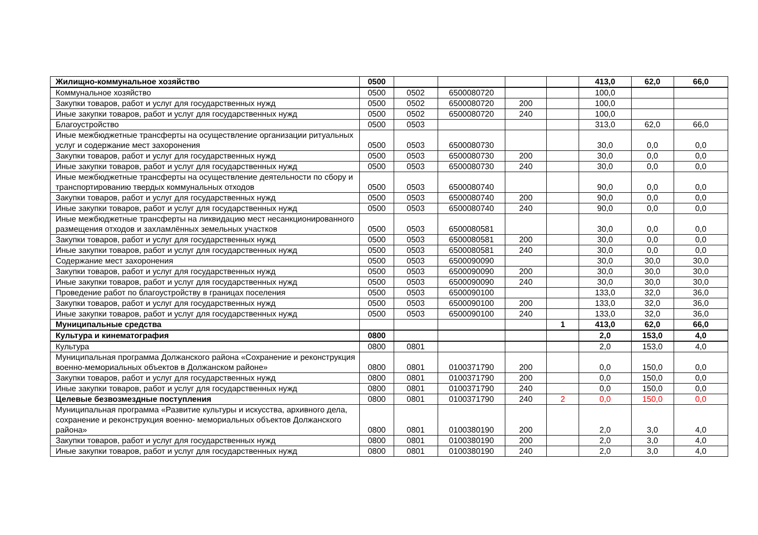| Жилищно-коммунальное хозяйство | 0500 | | | | | 413,0 | 62,0 | 66,0 |
| Коммунальное хозяйство | 0500 | 0502 | 6500080720 | | | 100,0 | | |
| Закупки товаров, работ и услуг для государственных нужд | 0500 | 0502 | 6500080720 | 200 | | 100,0 | | |
| Иные закупки товаров, работ и услуг для государственных нужд | 0500 | 0502 | 6500080720 | 240 | | 100,0 | | |
| Благоустройство | 0500 | 0503 | | | | 313,0 | 62,0 | 66,0 |
| Иные межбюджетные трансферты на осуществление организации ритуальных услуг и содержание мест захоронения | 0500 | 0503 | 6500080730 | | | 30,0 | 0,0 | 0,0 |
| Закупки товаров, работ и услуг для государственных нужд | 0500 | 0503 | 6500080730 | 200 | | 30,0 | 0,0 | 0,0 |
| Иные закупки товаров, работ и услуг для государственных нужд | 0500 | 0503 | 6500080730 | 240 | | 30,0 | 0,0 | 0,0 |
| Иные межбюджетные трансферты на осуществление деятельности по сбору и транспортированию твердых коммунальных отходов | 0500 | 0503 | 6500080740 | | | 90,0 | 0,0 | 0,0 |
| Закупки товаров, работ и услуг для государственных нужд | 0500 | 0503 | 6500080740 | 200 | | 90,0 | 0,0 | 0,0 |
| Иные закупки товаров, работ и услуг для государственных нужд | 0500 | 0503 | 6500080740 | 240 | | 90,0 | 0,0 | 0,0 |
| Иные межбюджетные трансферты на ликвидацию мест несанкционированного размещения отходов и захламлённых земельных участков | 0500 | 0503 | 6500080581 | | | 30,0 | 0,0 | 0,0 |
| Закупки товаров, работ и услуг для государственных нужд | 0500 | 0503 | 6500080581 | 200 | | 30,0 | 0,0 | 0,0 |
| Иные закупки товаров, работ и услуг для государственных нужд | 0500 | 0503 | 6500080581 | 240 | | 30,0 | 0,0 | 0,0 |
| Содержание мест захоронения | 0500 | 0503 | 6500090090 | | | 30,0 | 30,0 | 30,0 |
| Закупки товаров, работ и услуг для государственных нужд | 0500 | 0503 | 6500090090 | 200 | | 30,0 | 30,0 | 30,0 |
| Иные закупки товаров, работ и услуг для государственных нужд | 0500 | 0503 | 6500090090 | 240 | | 30,0 | 30,0 | 30,0 |
| Проведение работ по благоустройству в границах поселения | 0500 | 0503 | 6500090100 | | | 133,0 | 32,0 | 36,0 |
| Закупки товаров, работ и услуг для государственных нужд | 0500 | 0503 | 6500090100 | 200 | | 133,0 | 32,0 | 36,0 |
| Иные закупки товаров, работ и услуг для государственных нужд | 0500 | 0503 | 6500090100 | 240 | | 133,0 | 32,0 | 36,0 |
| Муниципальные средства | | | | | 1 | 413,0 | 62,0 | 66,0 |
| Культура и кинематография | 0800 | | | | | 2,0 | 153,0 | 4,0 |
| Культура | 0800 | 0801 | | | | 2,0 | 153,0 | 4,0 |
| Муниципальная программа Должанского района «Сохранение и реконструкция военно-мемориальных объектов в Должанском районе» | 0800 | 0801 | 0100371790 | 200 | | 0,0 | 150,0 | 0,0 |
| Закупки товаров, работ и услуг для государственных нужд | 0800 | 0801 | 0100371790 | 200 | | 0,0 | 150,0 | 0,0 |
| Иные закупки товаров, работ и услуг для государственных нужд | 0800 | 0801 | 0100371790 | 240 | | 0,0 | 150,0 | 0,0 |
| Целевые безвозмездные поступления | 0800 | 0801 | 0100371790 | 240 | 2 | 0,0 | 150,0 | 0,0 |
| Муниципальная программа «Развитие культуры и искусства, архивного дела, сохранение и реконструкция военно- мемориальных объектов Должанского района» | 0800 | 0801 | 0100380190 | 200 | | 2,0 | 3,0 | 4,0 |
| Закупки товаров, работ и услуг для государственных нужд | 0800 | 0801 | 0100380190 | 200 | | 2,0 | 3,0 | 4,0 |
| Иные закупки товаров, работ и услуг для государственных нужд | 0800 | 0801 | 0100380190 | 240 | | 2,0 | 3,0 | 4,0 |